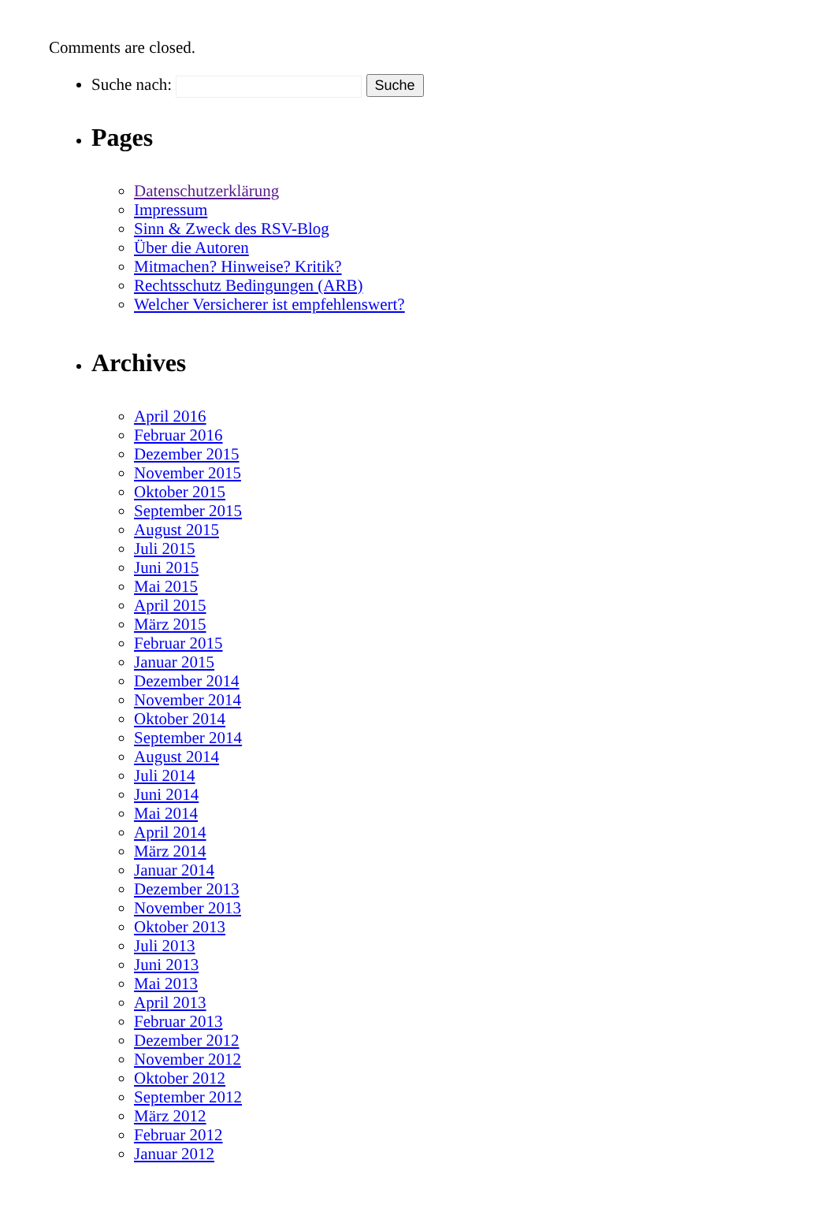Comments are closed.
Suche nach: Suche
Pages
Datenschutzerklärung
Impressum
Sinn & Zweck des RSV-Blog
Über die Autoren
Mitmachen? Hinweise? Kritik?
Rechtsschutz Bedingungen (ARB)
Welcher Versicherer ist empfehlenswert?
Archives
April 2016
Februar 2016
Dezember 2015
November 2015
Oktober 2015
September 2015
August 2015
Juli 2015
Juni 2015
Mai 2015
April 2015
März 2015
Februar 2015
Januar 2015
Dezember 2014
November 2014
Oktober 2014
September 2014
August 2014
Juli 2014
Juni 2014
Mai 2014
April 2014
März 2014
Januar 2014
Dezember 2013
November 2013
Oktober 2013
Juli 2013
Juni 2013
Mai 2013
April 2013
Februar 2013
Dezember 2012
November 2012
Oktober 2012
September 2012
März 2012
Februar 2012
Januar 2012